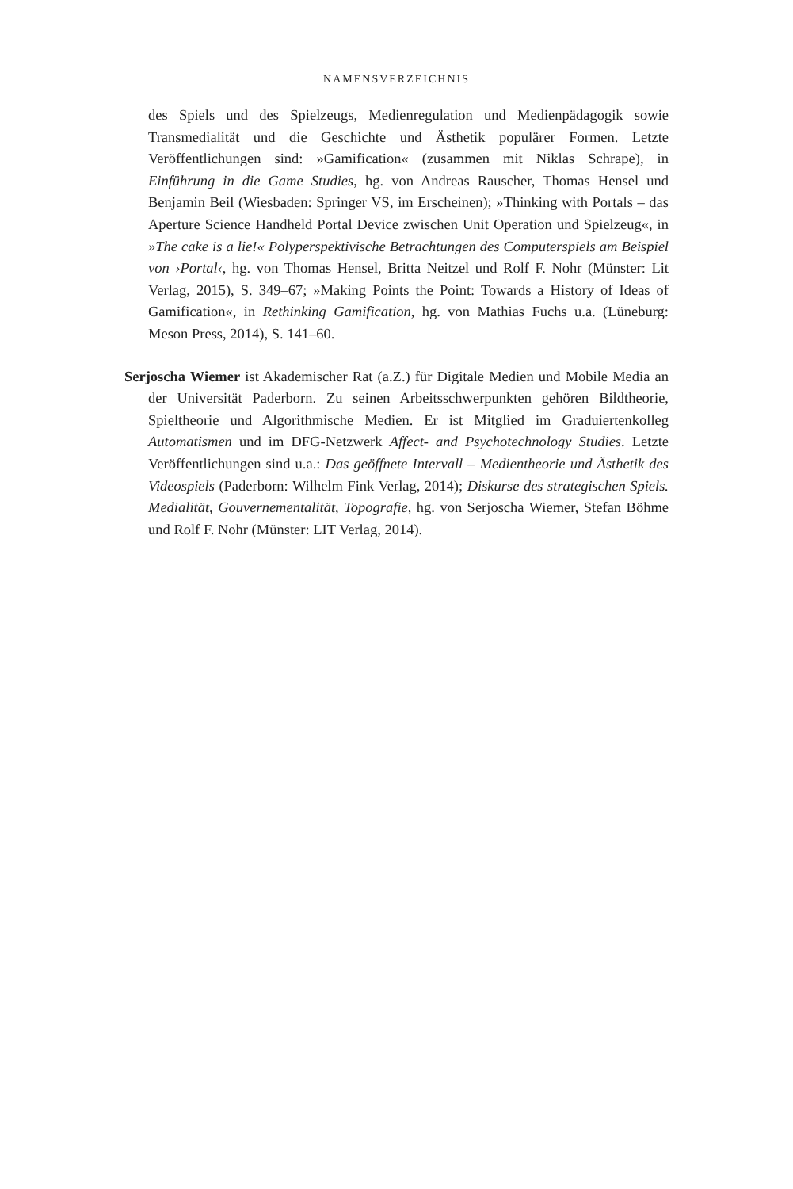NAMENSVERZEICHNIS
des Spiels und des Spielzeugs, Medienregulation und Medienpädagogik sowie Transmedialität und die Geschichte und Ästhetik populärer Formen. Letzte Veröffentlichungen sind: »Gamification« (zusammen mit Niklas Schrape), in Einführung in die Game Studies, hg. von Andreas Rauscher, Thomas Hensel und Benjamin Beil (Wiesbaden: Springer VS, im Erscheinen); »Thinking with Portals – das Aperture Science Handheld Portal Device zwischen Unit Operation und Spielzeug«, in »The cake is a lie!« Polyperspektivische Betrachtungen des Computerspiels am Beispiel von ›Portal‹, hg. von Thomas Hensel, Britta Neitzel und Rolf F. Nohr (Münster: Lit Verlag, 2015), S. 349–67; »Making Points the Point: Towards a History of Ideas of Gamification«, in Rethinking Gamification, hg. von Mathias Fuchs u.a. (Lüneburg: Meson Press, 2014), S. 141–60.
Serjoscha Wiemer ist Akademischer Rat (a.Z.) für Digitale Medien und Mobile Media an der Universität Paderborn. Zu seinen Arbeitsschwerpunkten gehören Bildtheorie, Spieltheorie und Algorithmische Medien. Er ist Mitglied im Graduiertenkolleg Automatismen und im DFG-Netzwerk Affect- and Psychotechnology Studies. Letzte Veröffentlichungen sind u.a.: Das geöffnete Intervall – Medientheorie und Ästhetik des Videospiels (Paderborn: Wilhelm Fink Verlag, 2014); Diskurse des strategischen Spiels. Medialität, Gouvernementalität, Topografie, hg. von Serjoscha Wiemer, Stefan Böhme und Rolf F. Nohr (Münster: LIT Verlag, 2014).